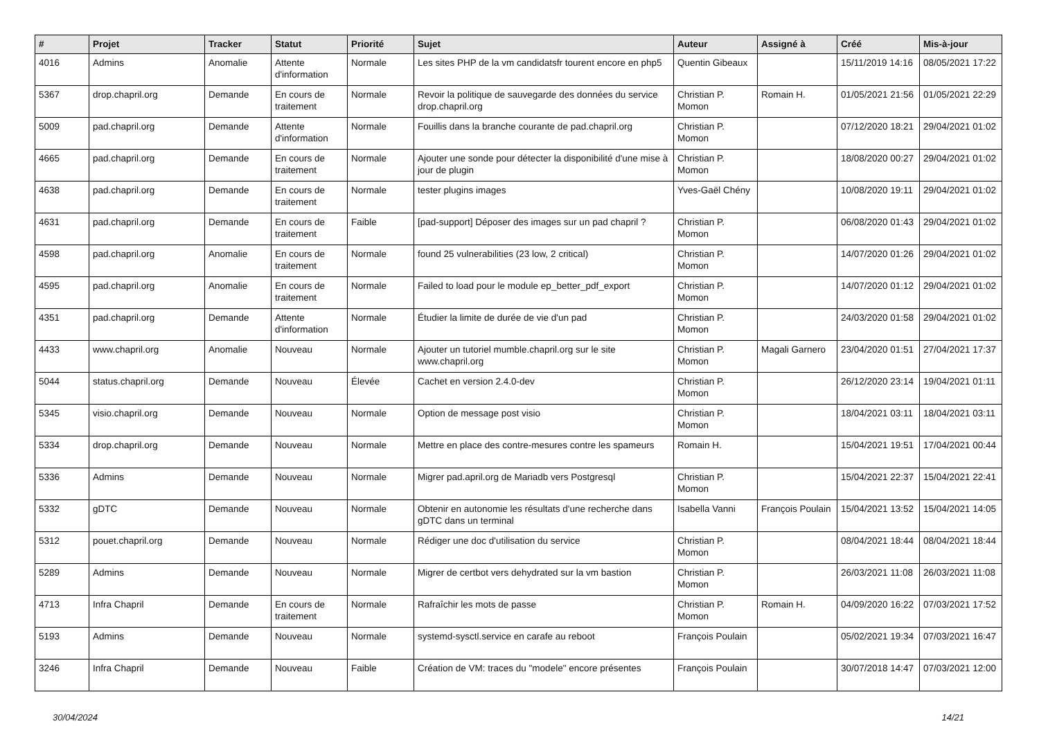| # | Projet | Tracker | Statut | Priorité | Sujet | Auteur | Assigné à | Créé | Mis-à-jour |
| --- | --- | --- | --- | --- | --- | --- | --- | --- | --- |
| 4016 | Admins | Anomalie | Attente d'information | Normale | Les sites PHP de la vm candidatsfr tourent encore en php5 | Quentin Gibeaux | | 15/11/2019 14:16 | 08/05/2021 17:22 |
| 5367 | drop.chapril.org | Demande | En cours de traitement | Normale | Revoir la politique de sauvegarde des données du service drop.chapril.org | Christian P. Momon | Romain H. | 01/05/2021 21:56 | 01/05/2021 22:29 |
| 5009 | pad.chapril.org | Demande | Attente d'information | Normale | Fouillis dans la branche courante de pad.chapril.org | Christian P. Momon | | 07/12/2020 18:21 | 29/04/2021 01:02 |
| 4665 | pad.chapril.org | Demande | En cours de traitement | Normale | Ajouter une sonde pour détecter la disponibilité d'une mise à jour de plugin | Christian P. Momon | | 18/08/2020 00:27 | 29/04/2021 01:02 |
| 4638 | pad.chapril.org | Demande | En cours de traitement | Normale | tester plugins images | Yves-Gaël Chény | | 10/08/2020 19:11 | 29/04/2021 01:02 |
| 4631 | pad.chapril.org | Demande | En cours de traitement | Faible | [pad-support] Déposer des images sur un pad chapril ? | Christian P. Momon | | 06/08/2020 01:43 | 29/04/2021 01:02 |
| 4598 | pad.chapril.org | Anomalie | En cours de traitement | Normale | found 25 vulnerabilities (23 low, 2 critical) | Christian P. Momon | | 14/07/2020 01:26 | 29/04/2021 01:02 |
| 4595 | pad.chapril.org | Anomalie | En cours de traitement | Normale | Failed to load pour le module ep_better_pdf_export | Christian P. Momon | | 14/07/2020 01:12 | 29/04/2021 01:02 |
| 4351 | pad.chapril.org | Demande | Attente d'information | Normale | Étudier la limite de durée de vie d'un pad | Christian P. Momon | | 24/03/2020 01:58 | 29/04/2021 01:02 |
| 4433 | www.chapril.org | Anomalie | Nouveau | Normale | Ajouter un tutoriel mumble.chapril.org sur le site www.chapril.org | Christian P. Momon | Magali Garnero | 23/04/2020 01:51 | 27/04/2021 17:37 |
| 5044 | status.chapril.org | Demande | Nouveau | Élevée | Cachet en version 2.4.0-dev | Christian P. Momon | | 26/12/2020 23:14 | 19/04/2021 01:11 |
| 5345 | visio.chapril.org | Demande | Nouveau | Normale | Option de message post visio | Christian P. Momon | | 18/04/2021 03:11 | 18/04/2021 03:11 |
| 5334 | drop.chapril.org | Demande | Nouveau | Normale | Mettre en place des contre-mesures contre les spameurs | Romain H. | | 15/04/2021 19:51 | 17/04/2021 00:44 |
| 5336 | Admins | Demande | Nouveau | Normale | Migrer pad.april.org de Mariadb vers Postgresql | Christian P. Momon | | 15/04/2021 22:37 | 15/04/2021 22:41 |
| 5332 | gDTC | Demande | Nouveau | Normale | Obtenir en autonomie les résultats d'une recherche dans gDTC dans un terminal | Isabella Vanni | François Poulain | 15/04/2021 13:52 | 15/04/2021 14:05 |
| 5312 | pouet.chapril.org | Demande | Nouveau | Normale | Rédiger une doc d'utilisation du service | Christian P. Momon | | 08/04/2021 18:44 | 08/04/2021 18:44 |
| 5289 | Admins | Demande | Nouveau | Normale | Migrer de certbot vers dehydrated sur la vm bastion | Christian P. Momon | | 26/03/2021 11:08 | 26/03/2021 11:08 |
| 4713 | Infra Chapril | Demande | En cours de traitement | Normale | Rafraîchir les mots de passe | Christian P. Momon | Romain H. | 04/09/2020 16:22 | 07/03/2021 17:52 |
| 5193 | Admins | Demande | Nouveau | Normale | systemd-sysctl.service en carafe au reboot | François Poulain | | 05/02/2021 19:34 | 07/03/2021 16:47 |
| 3246 | Infra Chapril | Demande | Nouveau | Faible | Création de VM: traces du "modele" encore présentes | François Poulain | | 30/07/2018 14:47 | 07/03/2021 12:00 |
30/04/2024 14/21